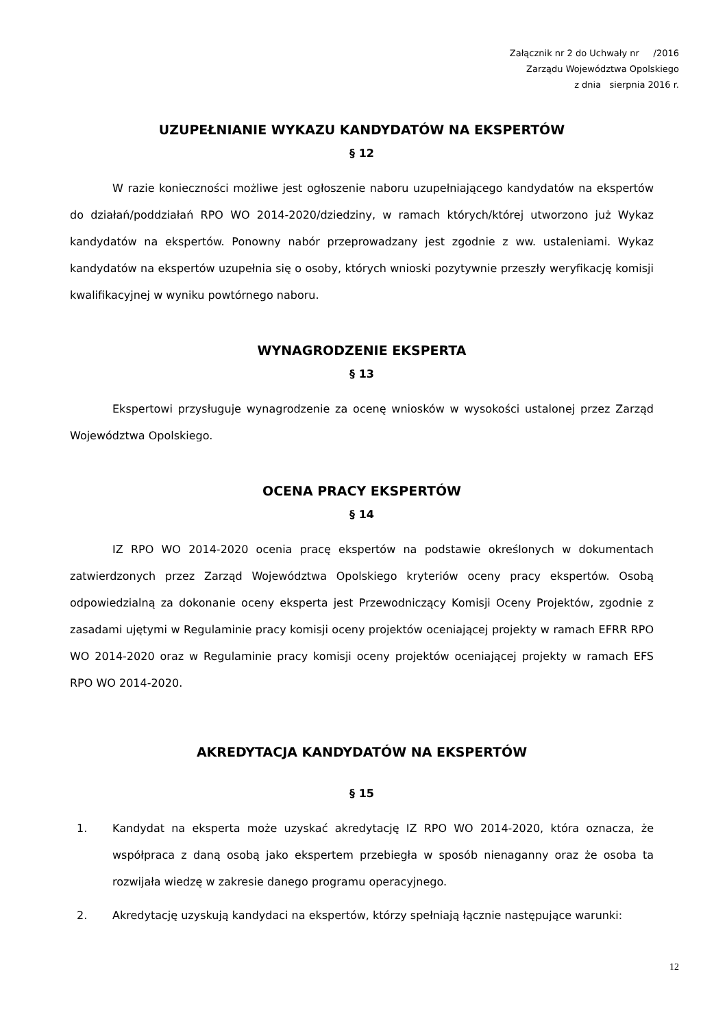Załącznik nr 2 do Uchwały nr /2016
Zarządu Województwa Opolskiego
z dnia sierpnia 2016 r.
UZUPEŁNIANIE WYKAZU KANDYDATÓW NA EKSPERTÓW
§ 12
W razie konieczności możliwe jest ogłoszenie naboru uzupełniającego kandydatów na ekspertów do działań/poddziałań RPO WO 2014-2020/dziedziny, w ramach których/której utworzono już Wykaz kandydatów na ekspertów. Ponowny nabór przeprowadzany jest zgodnie z ww. ustaleniami. Wykaz kandydatów na ekspertów uzupełnia się o osoby, których wnioski pozytywnie przeszły weryfikację komisji kwalifikacyjnej w wyniku powtórnego naboru.
WYNAGRODZENIE EKSPERTA
§ 13
Ekspertowi przysługuje wynagrodzenie za ocenę wniosków w wysokości ustalonej przez Zarząd Województwa Opolskiego.
OCENA PRACY EKSPERTÓW
§ 14
IZ RPO WO 2014-2020 ocenia pracę ekspertów na podstawie określonych w dokumentach zatwierdzonych przez Zarząd Województwa Opolskiego kryteriów oceny pracy ekspertów. Osobą odpowiedzialną za dokonanie oceny eksperta jest Przewodniczący Komisji Oceny Projektów, zgodnie z zasadami ujętymi w Regulaminie pracy komisji oceny projektów oceniającej projekty w ramach EFRR RPO WO 2014-2020 oraz w Regulaminie pracy komisji oceny projektów oceniającej projekty w ramach EFS RPO WO 2014-2020.
AKREDYTACJA KANDYDATÓW NA EKSPERTÓW
§ 15
1. Kandydat na eksperta może uzyskać akredytację IZ RPO WO 2014-2020, która oznacza, że współpraca z daną osobą jako ekspertem przebiegła w sposób nienaganny oraz że osoba ta rozwijała wiedzę w zakresie danego programu operacyjnego.
2. Akredytację uzyskują kandydaci na ekspertów, którzy spełniają łącznie następujące warunki:
12